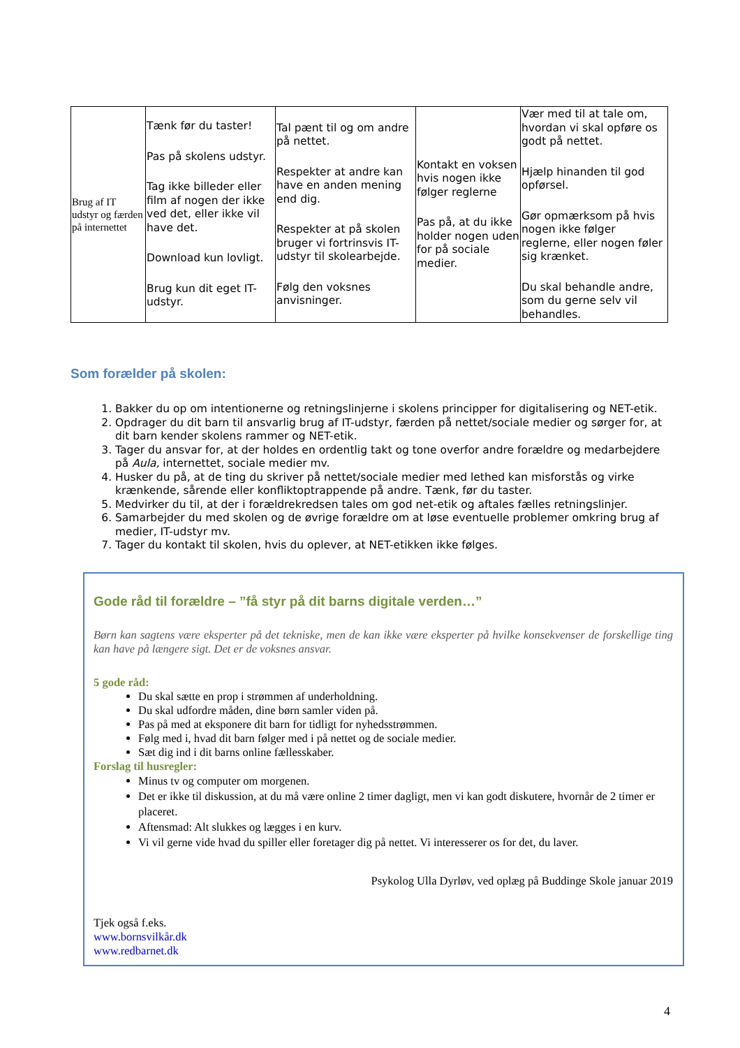| Brug af IT udstyr og færden på internettet | Tænk før du taster! Pas på skolens udstyr. Tag ikke billeder eller film af nogen der ikke ved det, eller ikke vil have det. Download kun lovligt. Brug kun dit eget IT-udstyr. | Tal pænt til og om andre på nettet. Respekter at andre kan have en anden mening end dig. Respekter at på skolen bruger vi fortrinsvis IT-udstyr til skolearbejde. Følg den voksnes anvisninger. | Kontakt en voksen hvis nogen ikke følger reglerne Pas på, at du ikke holder nogen uden for på sociale medier. | Vær med til at tale om, hvordan vi skal opføre os godt på nettet. Hjælp hinanden til god opførsel. Gør opmærksom på hvis nogen ikke følger reglerne, eller nogen føler sig krænket. Du skal behandle andre, som du gerne selv vil behandles. |
Som forælder på skolen:
1. Bakker du op om intentionerne og retningslinjerne i skolens principper for digitalisering og NET-etik.
2. Opdrager du dit barn til ansvarlig brug af IT-udstyr, færden på nettet/sociale medier og sørger for, at dit barn kender skolens rammer og NET-etik.
3. Tager du ansvar for, at der holdes en ordentlig takt og tone overfor andre forældre og medarbejdere på Aula, internettet, sociale medier mv.
4. Husker du på, at de ting du skriver på nettet/sociale medier med lethed kan misforstås og virke krænkende, sårende eller konfliktoptrappende på andre. Tænk, før du taster.
5. Medvirker du til, at der i forældrekredsen tales om god net-etik og aftales fælles retningslinjer.
6. Samarbejder du med skolen og de øvrige forældre om at løse eventuelle problemer omkring brug af medier, IT-udstyr mv.
7. Tager du kontakt til skolen, hvis du oplever, at NET-etikken ikke følges.
Gode råd til forældre – ”få styr på dit barns digitale verden…”
Børn kan sagtens være eksperter på det tekniske, men de kan ikke være eksperter på hvilke konsekvenser de forskellige ting kan have på længere sigt. Det er de voksnes ansvar.
5 gode råd:
Du skal sætte en prop i strømmen af underholdning.
Du skal udfordre måden, dine børn samler viden på.
Pas på med at eksponere dit barn for tidligt for nyhedsstrømmen.
Følg med i, hvad dit barn følger med i på nettet og de sociale medier.
Sæt dig ind i dit barns online fællesskaber.
Forslag til husregler:
Minus tv og computer om morgenen.
Det er ikke til diskussion, at du må være online 2 timer dagligt, men vi kan godt diskutere, hvornår de 2 timer er placeret.
Aftensmad: Alt slukkes og lægges i en kurv.
Vi vil gerne vide hvad du spiller eller foretager dig på nettet. Vi interesserer os for det, du laver.
Psykolog Ulla Dyrløv, ved oplæg på Buddinge Skole januar 2019
Tjek også f.eks.
www.bornsvilkår.dk
www.redbarnet.dk
4